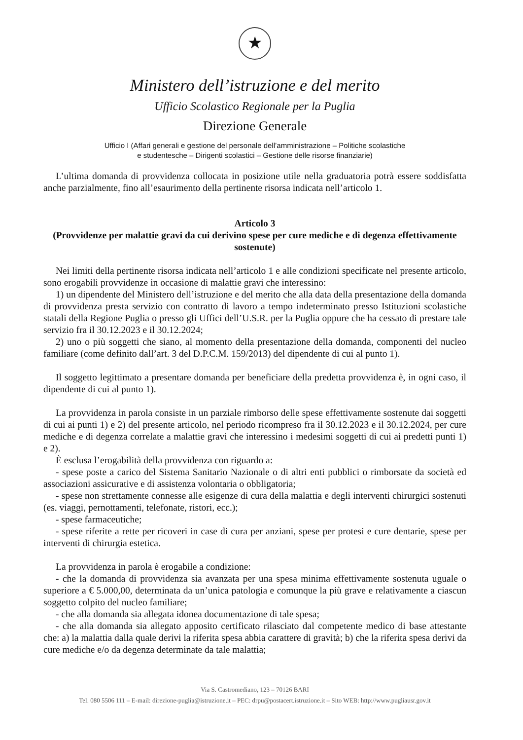★
Ministero dell’istruzione e del merito
Ufficio Scolastico Regionale per la Puglia
Direzione Generale
Ufficio I (Affari generali e gestione del personale dell’amministrazione – Politiche scolastiche
e studentesche – Dirigenti scolastici – Gestione delle risorse finanziarie)
L’ultima domanda di provvidenza collocata in posizione utile nella graduatoria potrà essere soddisfatta anche parzialmente, fino all’esaurimento della pertinente risorsa indicata nell’articolo 1.
Articolo 3
(Provvidenze per malattie gravi da cui derivino spese per cure mediche e di degenza effettivamente sostenute)
Nei limiti della pertinente risorsa indicata nell’articolo 1 e alle condizioni specificate nel presente articolo, sono erogabili provvidenze in occasione di malattie gravi che interessino:
1) un dipendente del Ministero dell’istruzione e del merito che alla data della presentazione della domanda di provvidenza presta servizio con contratto di lavoro a tempo indeterminato presso Istituzioni scolastiche statali della Regione Puglia o presso gli Uffici dell’U.S.R. per la Puglia oppure che ha cessato di prestare tale servizio fra il 30.12.2023 e il 30.12.2024;
2) uno o più soggetti che siano, al momento della presentazione della domanda, componenti del nucleo familiare (come definito dall’art. 3 del D.P.C.M. 159/2013) del dipendente di cui al punto 1).
Il soggetto legittimato a presentare domanda per beneficiare della predetta provvidenza è, in ogni caso, il dipendente di cui al punto 1).
La provvidenza in parola consiste in un parziale rimborso delle spese effettivamente sostenute dai soggetti di cui ai punti 1) e 2) del presente articolo, nel periodo ricompreso fra il 30.12.2023 e il 30.12.2024, per cure mediche e di degenza correlate a malattie gravi che interessino i medesimi soggetti di cui ai predetti punti 1) e 2).
È esclusa l’erogabilità della provvidenza con riguardo a:
- spese poste a carico del Sistema Sanitario Nazionale o di altri enti pubblici o rimborsate da società ed associazioni assicurative e di assistenza volontaria o obbligatoria;
- spese non strettamente connesse alle esigenze di cura della malattia e degli interventi chirurgici sostenuti (es. viaggi, pernottamenti, telefonate, ristori, ecc.);
- spese farmaceutiche;
- spese riferite a rette per ricoveri in case di cura per anziani, spese per protesi e cure dentarie, spese per interventi di chirurgia estetica.
La provvidenza in parola è erogabile a condizione:
- che la domanda di provvidenza sia avanzata per una spesa minima effettivamente sostenuta uguale o superiore a € 5.000,00, determinata da un’unica patologia e comunque la più grave e relativamente a ciascun soggetto colpito del nucleo familiare;
- che alla domanda sia allegata idonea documentazione di tale spesa;
- che alla domanda sia allegato apposito certificato rilasciato dal competente medico di base attestante che: a) la malattia dalla quale derivi la riferita spesa abbia carattere di gravità; b) che la riferita spesa derivi da cure mediche e/o da degenza determinate da tale malattia;
Via S. Castromediano, 123 – 70126 BARI
Tel. 080 5506 111 – E-mail: direzione-puglia@istruzione.it – PEC: drpu@postacert.istruzione.it – Sito WEB: http://www.pugliausr.gov.it